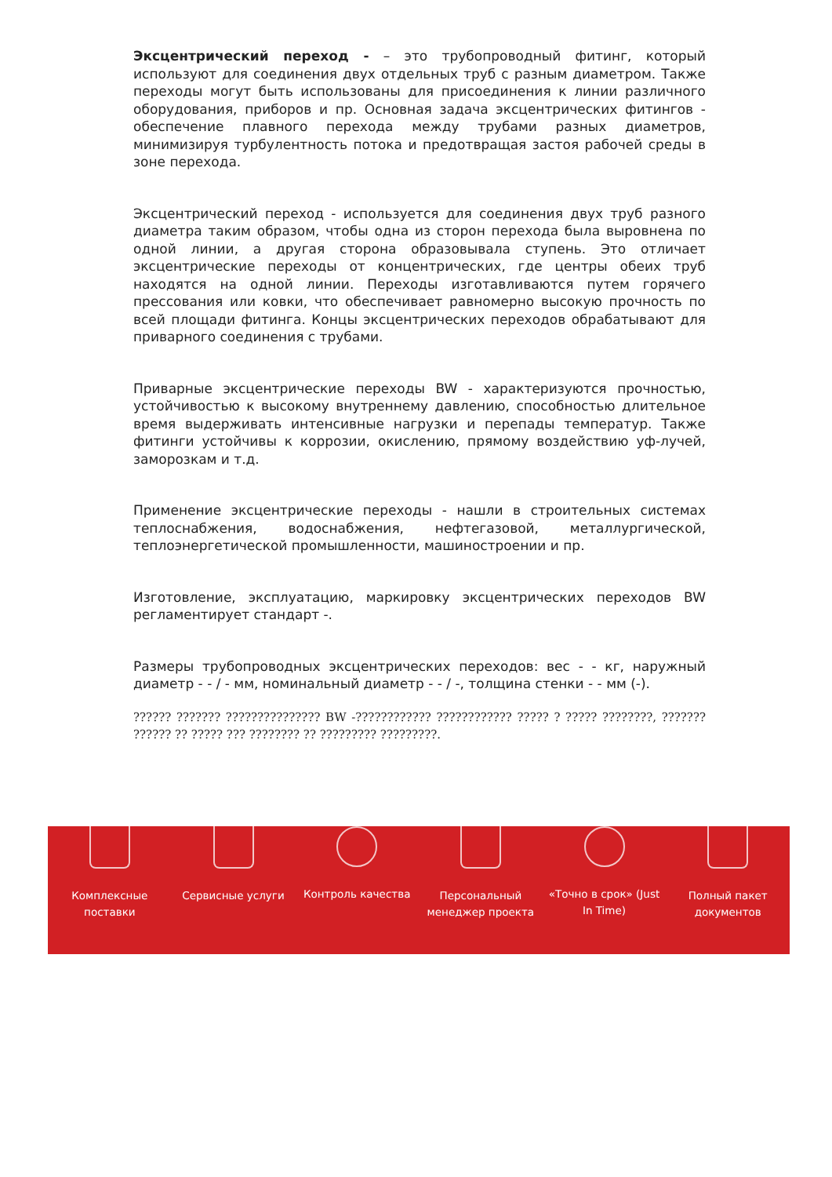Эксцентрический переход - – это трубопроводный фитинг, который используют для соединения двух отдельных труб с разным диаметром. Также переходы могут быть использованы для присоединения к линии различного оборудования, приборов и пр. Основная задача эксцентрических фитингов - обеспечение плавного перехода между трубами разных диаметров, минимизируя турбулентность потока и предотвращая застоя рабочей среды в зоне перехода.
Эксцентрический переход - используется для соединения двух труб разного диаметра таким образом, чтобы одна из сторон перехода была выровнена по одной линии, а другая сторона образовывала ступень. Это отличает эксцентрические переходы от концентрических, где центры обеих труб находятся на одной линии. Переходы изготавливаются путем горячего прессования или ковки, что обеспечивает равномерно высокую прочность по всей площади фитинга. Концы эксцентрических переходов обрабатывают для приварного соединения с трубами.
Приварные эксцентрические переходы BW - характеризуются прочностью, устойчивостью к высокому внутреннему давлению, способностью длительное время выдерживать интенсивные нагрузки и перепады температур. Также фитинги устойчивы к коррозии, окислению, прямому воздействию уф-лучей, заморозкам и т.д.
Применение эксцентрические переходы - нашли в строительных системах теплоснабжения, водоснабжения, нефтегазовой, металлургической, теплоэнергетической промышленности, машиностроении и пр.
Изготовление, эксплуатацию, маркировку эксцентрических переходов BW регламентирует стандарт -.
Размеры трубопроводных эксцентрических переходов: вес - - кг, наружный диаметр - - / - мм, номинальный диаметр - - / -, толщина стенки - - мм (-).
?????? ??????? ??????????????? BW -???????????? ???????????? ????? ? ????? ????????, ??????? ?????? ?? ????? ??? ???????? ?? ????????? ?????????.
Комплексные
поставки
Сервисные услуги Контроль качества Персональный
менеджер проекта
«Точно в срок» (Just
In Time)
Полный пакет
документов